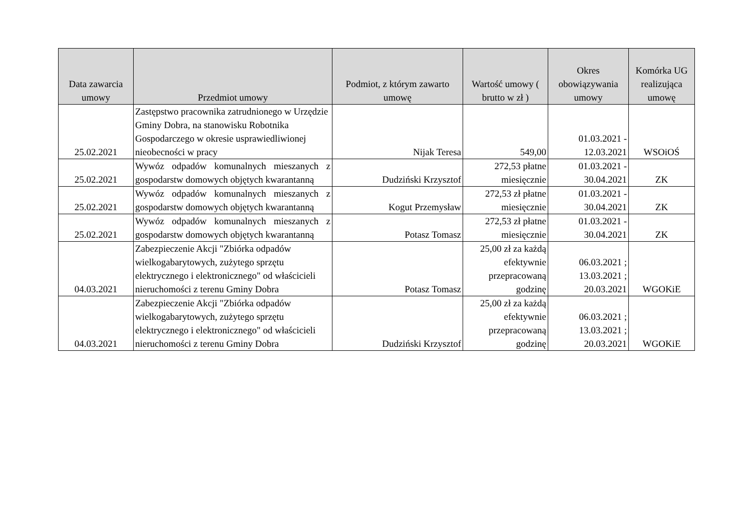| Data zawarcia umowy | Przedmiot umowy | Podmiot, z którym zawarto umowę | Wartość umowy ( brutto w zł ) | Okres obowiązywania umowy | Komórka UG realizująca umowę |
| --- | --- | --- | --- | --- | --- |
| 25.02.2021 | Zastępstwo pracownika zatrudnionego w Urzędzie Gminy Dobra, na stanowisku Robotnika Gospodarczego w okresie usprawiedliwionej nieobecności w pracy | Nijak Teresa | 549,00 | 01.03.2021 - 12.03.2021 | WSOiOŚ |
| 25.02.2021 | Wywóz odpadów komunalnych mieszanych z gospodarstw domowych objętych kwarantanną | Dudziński Krzysztof | 272,53 płatne miesięcznie | 01.03.2021 - 30.04.2021 | ZK |
| 25.02.2021 | Wywóz odpadów komunalnych mieszanych z gospodarstw domowych objętych kwarantanną | Kogut Przemysław | 272,53 zł płatne miesięcznie | 01.03.2021 - 30.04.2021 | ZK |
| 25.02.2021 | Wywóz odpadów komunalnych mieszanych z gospodarstw domowych objętych kwarantanną | Potasz Tomasz | 272,53 zł płatne miesięcznie | 01.03.2021 - 30.04.2021 | ZK |
| 04.03.2021 | Zabezpieczenie Akcji "Zbiórka odpadów wielkogabarytowych, zużytego sprzętu elektrycznego i elektronicznego" od właścicieli nieruchomości z terenu Gminy Dobra | Potasz Tomasz | 25,00 zł za każdą efektywnie przepracowaną godzinę | 06.03.2021 ; 13.03.2021 ; 20.03.2021 | WGOKiE |
| 04.03.2021 | Zabezpieczenie Akcji "Zbiórka odpadów wielkogabarytowych, zużytego sprzętu elektrycznego i elektronicznego" od właścicieli nieruchomości z terenu Gminy Dobra | Dudziński Krzysztof | 25,00 zł za każdą efektywnie przepracowaną godzinę | 06.03.2021 ; 13.03.2021 ; 20.03.2021 | WGOKiE |